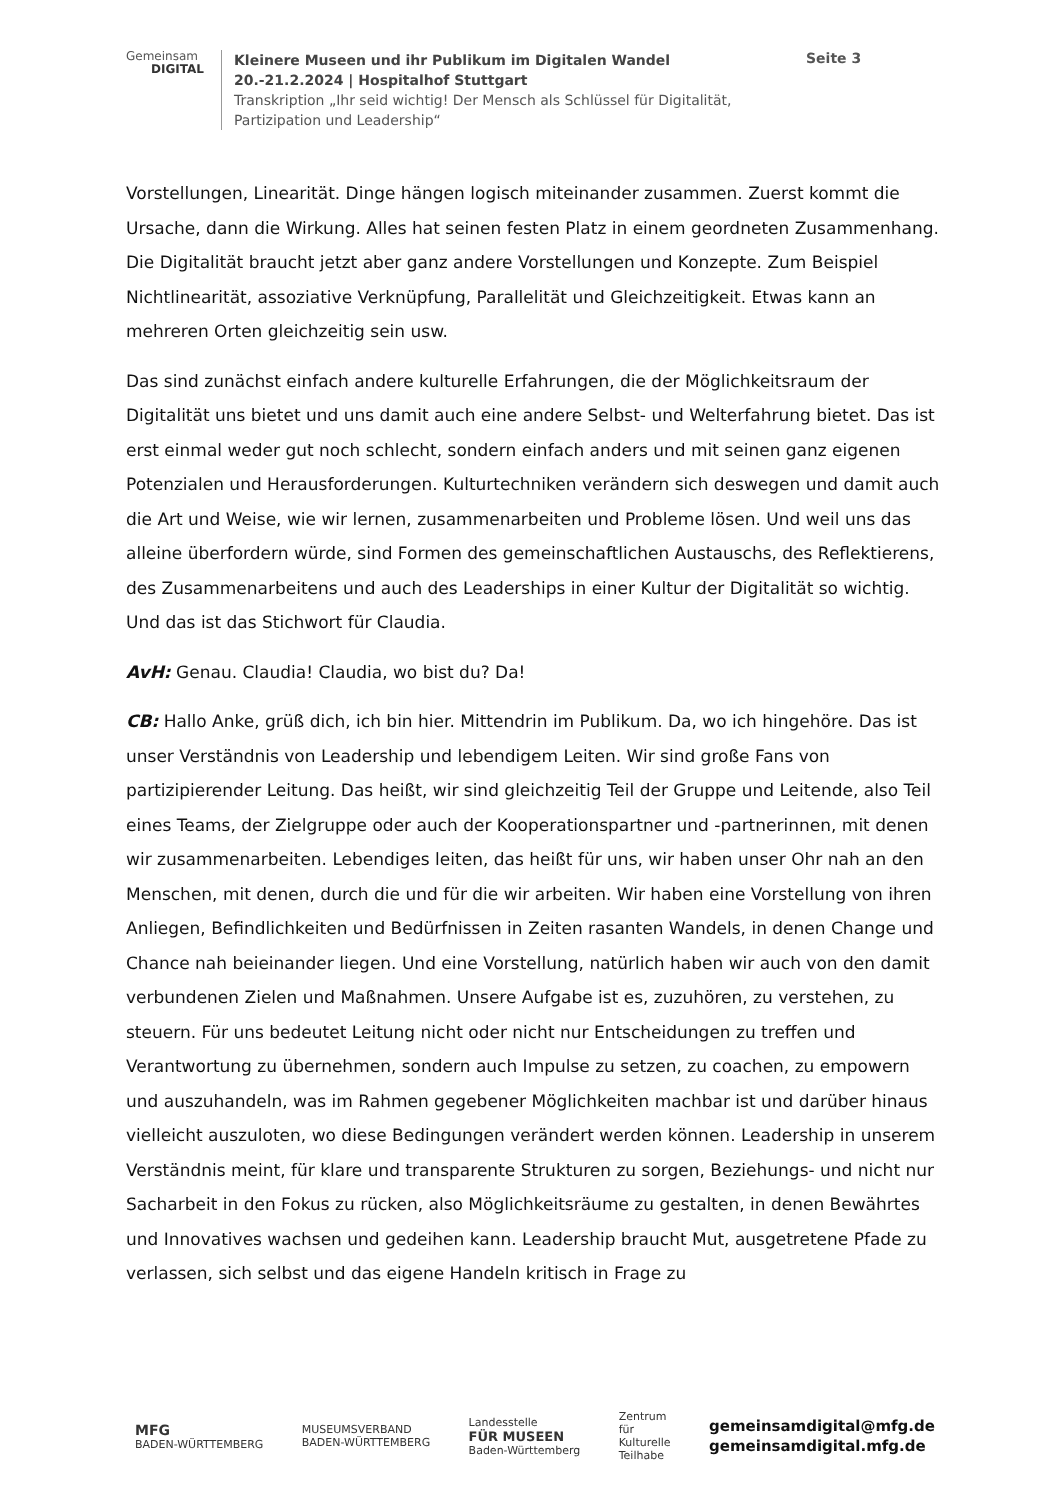Gemeinsam
DIGITAL
Kleinere Museen und ihr Publikum im Digitalen Wandel
20.-21.2.2024 | Hospitalhof Stuttgart
Transkription „Ihr seid wichtig! Der Mensch als Schlüssel für Digitalität, Partizipation und Leadership“
Seite 3
Vorstellungen, Linearität. Dinge hängen logisch miteinander zusammen. Zuerst kommt die Ursache, dann die Wirkung. Alles hat seinen festen Platz in einem geordneten Zusammenhang. Die Digitalität braucht jetzt aber ganz andere Vorstellungen und Konzepte. Zum Beispiel Nichtlinearität, assoziative Verknüpfung, Parallelität und Gleichzeitigkeit. Etwas kann an mehreren Orten gleichzeitig sein usw.
Das sind zunächst einfach andere kulturelle Erfahrungen, die der Möglichkeitsraum der Digitalität uns bietet und uns damit auch eine andere Selbst- und Welterfahrung bietet. Das ist erst einmal weder gut noch schlecht, sondern einfach anders und mit seinen ganz eigenen Potenzialen und Herausforderungen. Kulturtechniken verändern sich deswegen und damit auch die Art und Weise, wie wir lernen, zusammenarbeiten und Probleme lösen. Und weil uns das alleine überfordern würde, sind Formen des gemeinschaftlichen Austauschs, des Reflektierens, des Zusammenarbeitens und auch des Leaderships in einer Kultur der Digitalität so wichtig. Und das ist das Stichwort für Claudia.
AvH: Genau. Claudia! Claudia, wo bist du? Da!
CB: Hallo Anke, grüß dich, ich bin hier. Mittendrin im Publikum. Da, wo ich hingehöre. Das ist unser Verständnis von Leadership und lebendigem Leiten. Wir sind große Fans von partizipierender Leitung. Das heißt, wir sind gleichzeitig Teil der Gruppe und Leitende, also Teil eines Teams, der Zielgruppe oder auch der Kooperationspartner und -partnerinnen, mit denen wir zusammenarbeiten. Lebendiges leiten, das heißt für uns, wir haben unser Ohr nah an den Menschen, mit denen, durch die und für die wir arbeiten. Wir haben eine Vorstellung von ihren Anliegen, Befindlichkeiten und Bedürfnissen in Zeiten rasanten Wandels, in denen Change und Chance nah beieinander liegen. Und eine Vorstellung, natürlich haben wir auch von den damit verbundenen Zielen und Maßnahmen. Unsere Aufgabe ist es, zuzuhören, zu verstehen, zu steuern. Für uns bedeutet Leitung nicht oder nicht nur Entscheidungen zu treffen und Verantwortung zu übernehmen, sondern auch Impulse zu setzen, zu coachen, zu empowern und auszuhandeln, was im Rahmen gegebener Möglichkeiten machbar ist und darüber hinaus vielleicht auszuloten, wo diese Bedingungen verändert werden können. Leadership in unserem Verständnis meint, für klare und transparente Strukturen zu sorgen, Beziehungs- und nicht nur Sacharbeit in den Fokus zu rücken, also Möglichkeitsräume zu gestalten, in denen Bewährtes und Innovatives wachsen und gedeihen kann. Leadership braucht Mut, ausgetretene Pfade zu verlassen, sich selbst und das eigene Handeln kritisch in Frage zu
MFG
BADEN-WÜRTTEMBERG
MUSEUMSVERBAND
BADEN-WÜRTTEMBERG
Landesstelle
FÜR MUSEEN
Baden-Württemberg
Zentrum
für
Kulturelle
Teilhabe
gemeinsamdigital@mfg.de
gemeinsamdigital.mfg.de